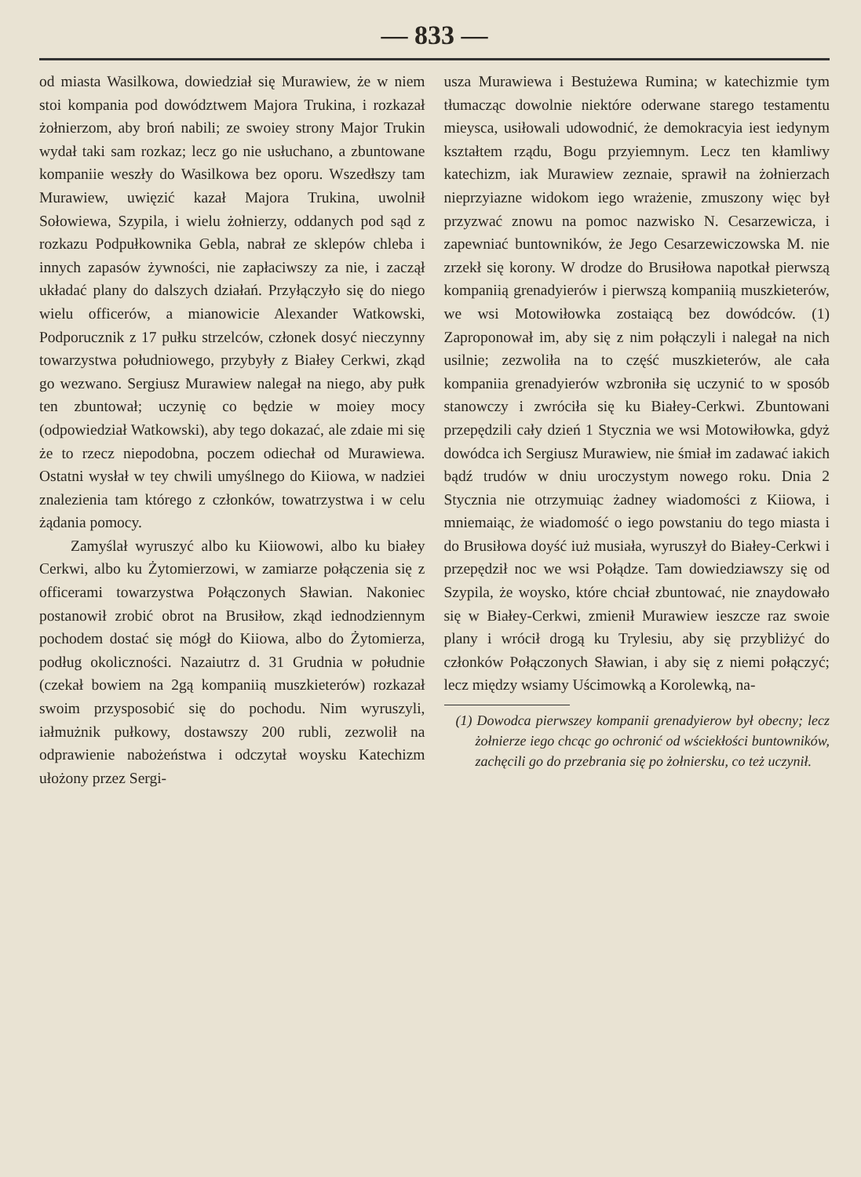— 833 —
od miasta Wasilkowa, dowiedział się Murawiew, że w niem stoi kompania pod dowództwem Majora Trukina, i rozkazał żołnierzom, aby broń nabili; ze swoiey strony Major Trukin wydał taki sam rozkaz; lecz go nie usłuchano, a zbuntowane kompaniie weszły do Wasilkowa bez oporu. Wszedłszy tam Murawiew, uwięzić kazał Majora Trukina, uwolnił Sołowiewa, Szypila, i wielu żołnierzy, oddanych pod sąd z rozkazu Podpułkownika Gebla, nabrał ze sklepów chleba i innych zapasów żywności, nie zapłaciwszy za nie, i zaczął układać plany do dalszych działań. Przyłączyło się do niego wielu officerów, a mianowicie Alexander Watkowski, Podporucznik z 17 pułku strzelców, członek dosyć nieczynny towarzystwa południowego, przybyły z Białey Cerkwi, zkąd go wezwano. Sergiusz Murawiew nalegał na niego, aby pułk ten zbuntował; uczynię co będzie w moiey mocy (odpowiedział Watkowski), aby tego dokazać, ale zdaie mi się że to rzecz niepodobna, poczem odiechał od Murawiewa. Ostatni wysłał w tey chwili umyślnego do Kiiowa, w nadziei znalezienia tam którego z członków, towatrzystwa i w celu żądania pomocy.
Zamyślał wyruszyć albo ku Kiiowowi, albo ku białey Cerkwi, albo ku Żytomierzowi, w zamiarze połączenia się z officerami towarzystwa Połączonych Sławian. Nakoniec postanowił zrobić obrot na Brusiłow, zkąd iednodziennym pochodem dostać się mógł do Kiiowa, albo do Żytomierza, podług okoliczności. Nazaiutrz d. 31 Grudnia w południe (czekał bowiem na 2gą kompaniią muszkieterów) rozkazał swoim przysposobić się do pochodu. Nim wyruszyli, iałmużnik pułkowy, dostawszy 200 rubli, zezwolił na odprawienie nabożeństwa i odczytał woysku Katechizm ułożony przez Sergi-
usza Murawiewa i Bestużewa Rumina; w katechizmie tym tłumacząc dowolnie niektóre oderwane starego testamentu mieysca, usiłowali udowodnić, że demokracyia iest iedynym kształtem rządu, Bogu przyiemnym. Lecz ten kłamliwy katechizm, iak Murawiew zeznaie, sprawił na żołnierzach nieprzyiazne widokom iego wrażenie, zmuszony więc był przyzwać znowu na pomoc nazwisko N. Cesarzewicza, i zapewniać buntowników, że Jego Cesarzewiczowska M. nie zrzekł się korony. W drodze do Brusiłowa napotkał pierwszą kompaniią grenadyierów i pierwszą kompaniią muszkieterów, we wsi Motowiłowka zostaiącą bez dowódców. (1) Zaproponował im, aby się z nim połączyli i nalegał na nich usilnie; zezwoliła na to część muszkieterów, ale cała kompaniia grenadyierów wzbroniła się uczynić to w sposób stanowczy i zwróciła się ku Białey-Cerkwi. Zbuntowani przepędzili cały dzień 1 Stycznia we wsi Motowiłowka, gdyż dowódca ich Sergiusz Murawiew, nie śmiał im zadawać iakich bądź trudów w dniu uroczystym nowego roku. Dnia 2 Stycznia nie otrzymuiąc żadney wiadomości z Kiiowa, i mniemaiąc, że wiadomość o iego powstaniu do tego miasta i do Brusiłowa doyść iuż musiała, wyruszył do Białey-Cerkwi i przepędził noc we wsi Połądze. Tam dowiedziawszy się od Szypila, że woysko, które chciał zbuntować, nie znaydowało się w Białey-Cerkwi, zmienił Murawiew ieszcze raz swoie plany i wrócił drogą ku Trylesiu, aby się przybliżyć do członków Połączonych Sławian, i aby się z niemi połączyć; lecz między wsiamy Uścimowką a Korolewką, na-
(1) Dowodca pierwszey kompanii grenadyierow był obecny; lecz żołnierze iego chcąc go ochronić od wściekłości buntowników, zachęcili go do przebrania się po żołniersku, co też uczynił.